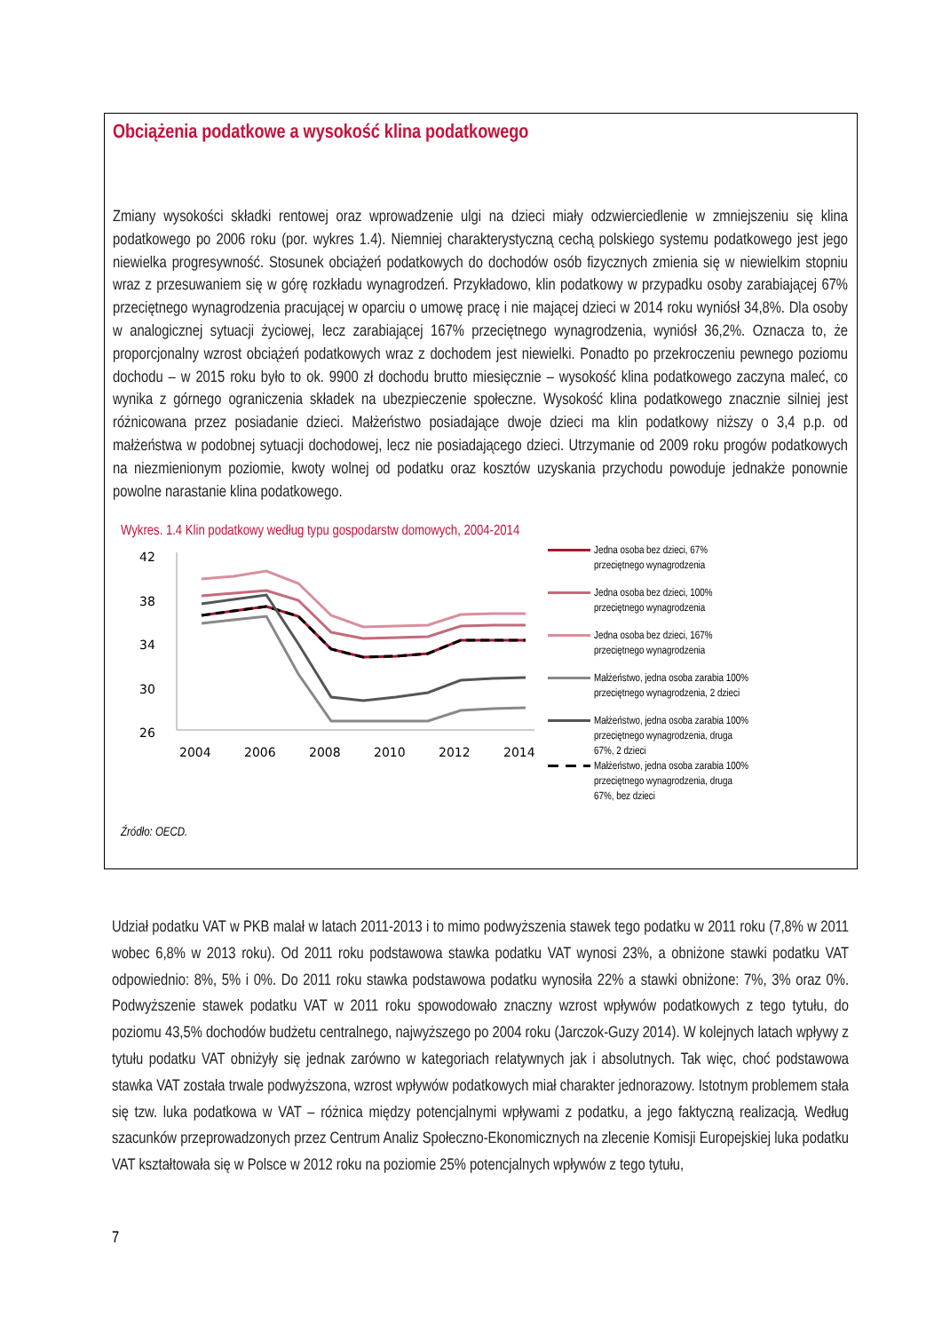Obciążenia podatkowe a wysokość klina podatkowego
Zmiany wysokości składki rentowej oraz wprowadzenie ulgi na dzieci miały odzwierciedlenie w zmniejszeniu się klina podatkowego po 2006 roku (por. wykres 1.4). Niemniej charakterystyczną cechą polskiego systemu podatkowego jest jego niewielka progresywność. Stosunek obciążeń podatkowych do dochodów osób fizycznych zmienia się w niewielkim stopniu wraz z przesuwaniem się w górę rozkładu wynagrodzeń. Przykładowo, klin podatkowy w przypadku osoby zarabiającej 67% przeciętnego wynagrodzenia pracującej w oparciu o umowę pracę i nie mającej dzieci w 2014 roku wyniósł 34,8%. Dla osoby w analogicznej sytuacji życiowej, lecz zarabiającej 167% przeciętnego wynagrodzenia, wyniósł 36,2%. Oznacza to, że proporcjonalny wzrost obciążeń podatkowych wraz z dochodem jest niewielki. Ponadto po przekroczeniu pewnego poziomu dochodu – w 2015 roku było to ok. 9900 zł dochodu brutto miesięcznie – wysokość klina podatkowego zaczyna maleć, co wynika z górnego ograniczenia składek na ubezpieczenie społeczne. Wysokość klina podatkowego znacznie silniej jest różnicowana przez posiadanie dzieci. Małżeństwo posiadające dwoje dzieci ma klin podatkowy niższy o 3,4 p.p. od małżeństwa w podobnej sytuacji dochodowej, lecz nie posiadającego dzieci. Utrzymanie od 2009 roku progów podatkowych na niezmienionym poziomie, kwoty wolnej od podatku oraz kosztów uzyskania przychodu powoduje jednakże ponownie powolne narastanie klina podatkowego.
Wykres. 1.4 Klin podatkowy według typu gospodarstw domowych, 2004-2014
42
38
34
30
26
2004
2006
2008
2010
2012
2014
Jedna osoba bez dzieci, 67%
przeciętnego wynagrodzenia
Jedna osoba bez dzieci, 100%
przeciętnego wynagrodzenia
Jedna osoba bez dzieci, 167%
przeciętnego wynagrodzenia
Małżeństwo, jedna osoba zarabia 100%
przeciętnego wynagrodzenia, 2 dzieci
Małżeństwo, jedna osoba zarabia 100%
przeciętnego wynagrodzenia, druga
67%, 2 dzieci
Małżeństwo, jedna osoba zarabia 100%
przeciętnego wynagrodzenia, druga
67%, bez dzieci
Źródło: OECD.
Udział podatku VAT w PKB malał w latach 2011-2013 i to mimo podwyższenia stawek tego podatku w 2011 roku (7,8% w 2011 wobec 6,8% w 2013 roku). Od 2011 roku podstawowa stawka podatku VAT wynosi 23%, a obniżone stawki podatku VAT odpowiednio: 8%, 5% i 0%. Do 2011 roku stawka podstawowa podatku wynosiła 22% a stawki obniżone: 7%, 3% oraz 0%. Podwyższenie stawek podatku VAT w 2011 roku spowodowało znaczny wzrost wpływów podatkowych z tego tytułu, do poziomu 43,5% dochodów budżetu centralnego, najwyższego po 2004 roku (Jarczok-Guzy 2014). W kolejnych latach wpływy z tytułu podatku VAT obniżyły się jednak zarówno w kategoriach relatywnych jak i absolutnych. Tak więc, choć podstawowa stawka VAT została trwale podwyższona, wzrost wpływów podatkowych miał charakter jednorazowy. Istotnym problemem stała się tzw. luka podatkowa w VAT – różnica między potencjalnymi wpływami z podatku, a jego faktyczną realizacją. Według szacunków przeprowadzonych przez Centrum Analiz Społeczno-Ekonomicznych na zlecenie Komisji Europejskiej luka podatku VAT kształtowała się w Polsce w 2012 roku na poziomie 25% potencjalnych wpływów z tego tytułu,
7